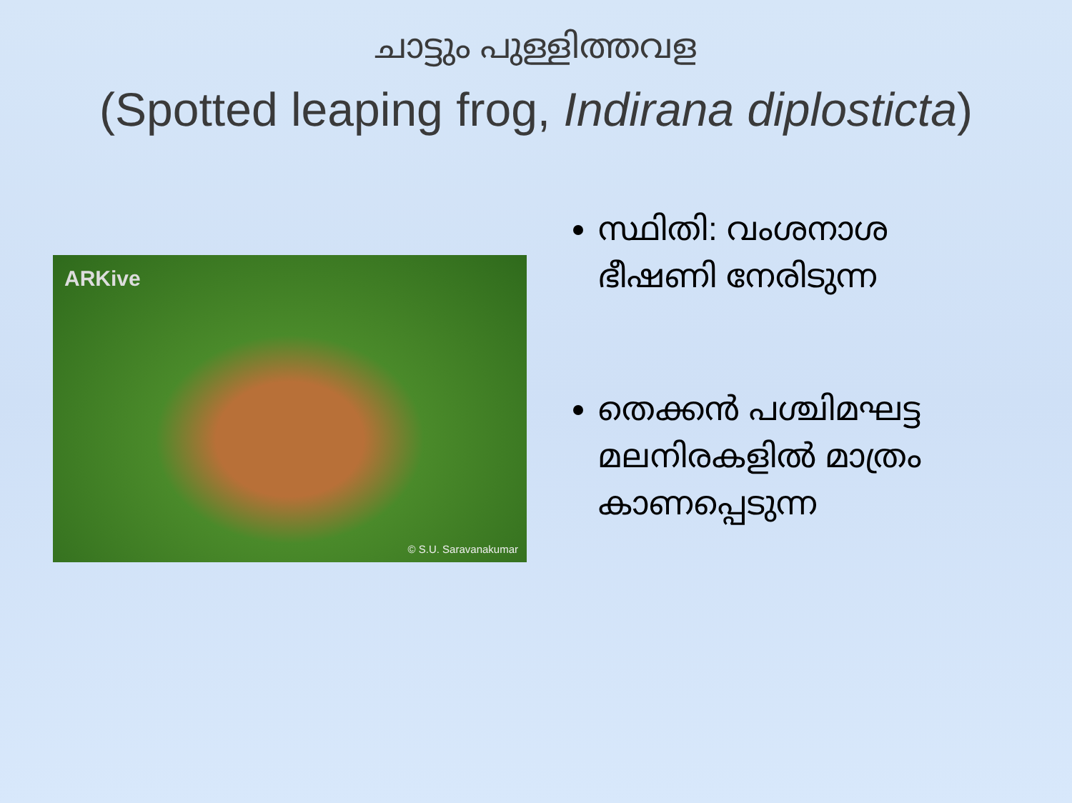ചാട്ടും പുള്ളിത്തവള
(Spotted leaping frog, Indirana diplosticta)
ARKive
© S.U. Saravanakumar
സ്ഥിതി: വംശനാശ ഭീഷണി നേരിടുന്ന
തെക്കൻ പശ്ചിമഘട്ട മലനിരകളിൽ മാത്രം കാണപ്പെടുന്ന